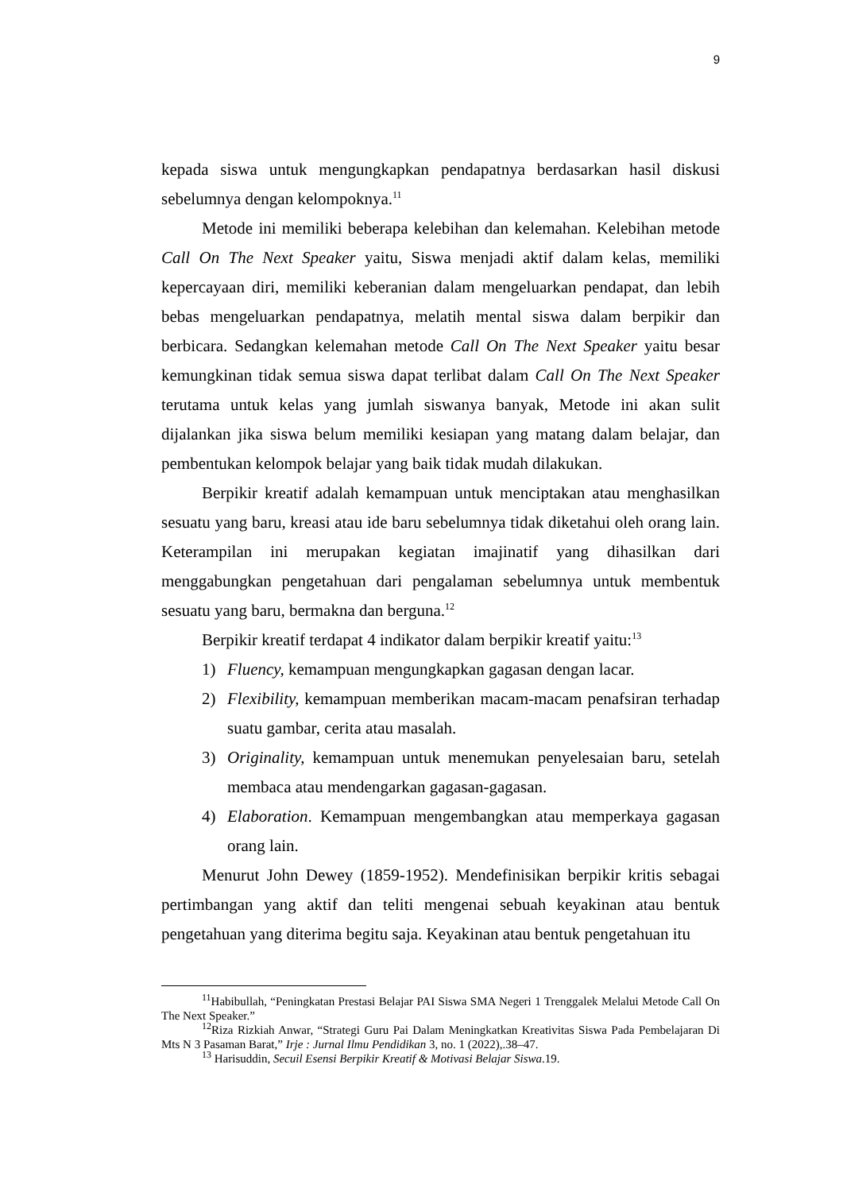9
kepada siswa untuk mengungkapkan pendapatnya berdasarkan hasil diskusi sebelumnya dengan kelompoknya.<sup>11</sup>
Metode ini memiliki beberapa kelebihan dan kelemahan. Kelebihan metode Call On The Next Speaker yaitu, Siswa menjadi aktif dalam kelas, memiliki kepercayaan diri, memiliki keberanian dalam mengeluarkan pendapat, dan lebih bebas mengeluarkan pendapatnya, melatih mental siswa dalam berpikir dan berbicara. Sedangkan kelemahan metode Call On The Next Speaker yaitu besar kemungkinan tidak semua siswa dapat terlibat dalam Call On The Next Speaker terutama untuk kelas yang jumlah siswanya banyak, Metode ini akan sulit dijalankan jika siswa belum memiliki kesiapan yang matang dalam belajar, dan pembentukan kelompok belajar yang baik tidak mudah dilakukan.
Berpikir kreatif adalah kemampuan untuk menciptakan atau menghasilkan sesuatu yang baru, kreasi atau ide baru sebelumnya tidak diketahui oleh orang lain. Keterampilan ini merupakan kegiatan imajinatif yang dihasilkan dari menggabungkan pengetahuan dari pengalaman sebelumnya untuk membentuk sesuatu yang baru, bermakna dan berguna.<sup>12</sup>
Berpikir kreatif terdapat 4 indikator dalam berpikir kreatif yaitu:<sup>13</sup>
1) Fluency, kemampuan mengungkapkan gagasan dengan lacar.
2) Flexibility, kemampuan memberikan macam-macam penafsiran terhadap suatu gambar, cerita atau masalah.
3) Originality, kemampuan untuk menemukan penyelesaian baru, setelah membaca atau mendengarkan gagasan-gagasan.
4) Elaboration. Kemampuan mengembangkan atau memperkaya gagasan orang lain.
Menurut John Dewey (1859-1952). Mendefinisikan berpikir kritis sebagai pertimbangan yang aktif dan teliti mengenai sebuah keyakinan atau bentuk pengetahuan yang diterima begitu saja. Keyakinan atau bentuk pengetahuan itu
<sup>11</sup> Habibullah, “Peningkatan Prestasi Belajar PAI Siswa SMA Negeri 1 Trenggalek Melalui Metode Call On The Next Speaker.”
<sup>12</sup> Riza Rizkiah Anwar, “Strategi Guru Pai Dalam Meningkatkan Kreativitas Siswa Pada Pembelajaran Di Mts N 3 Pasaman Barat,” Irje : Jurnal Ilmu Pendidikan 3, no. 1 (2022),.38–47.
<sup>13</sup> Harisuddin, Secuil Esensi Berpikir Kreatif & Motivasi Belajar Siswa.19.